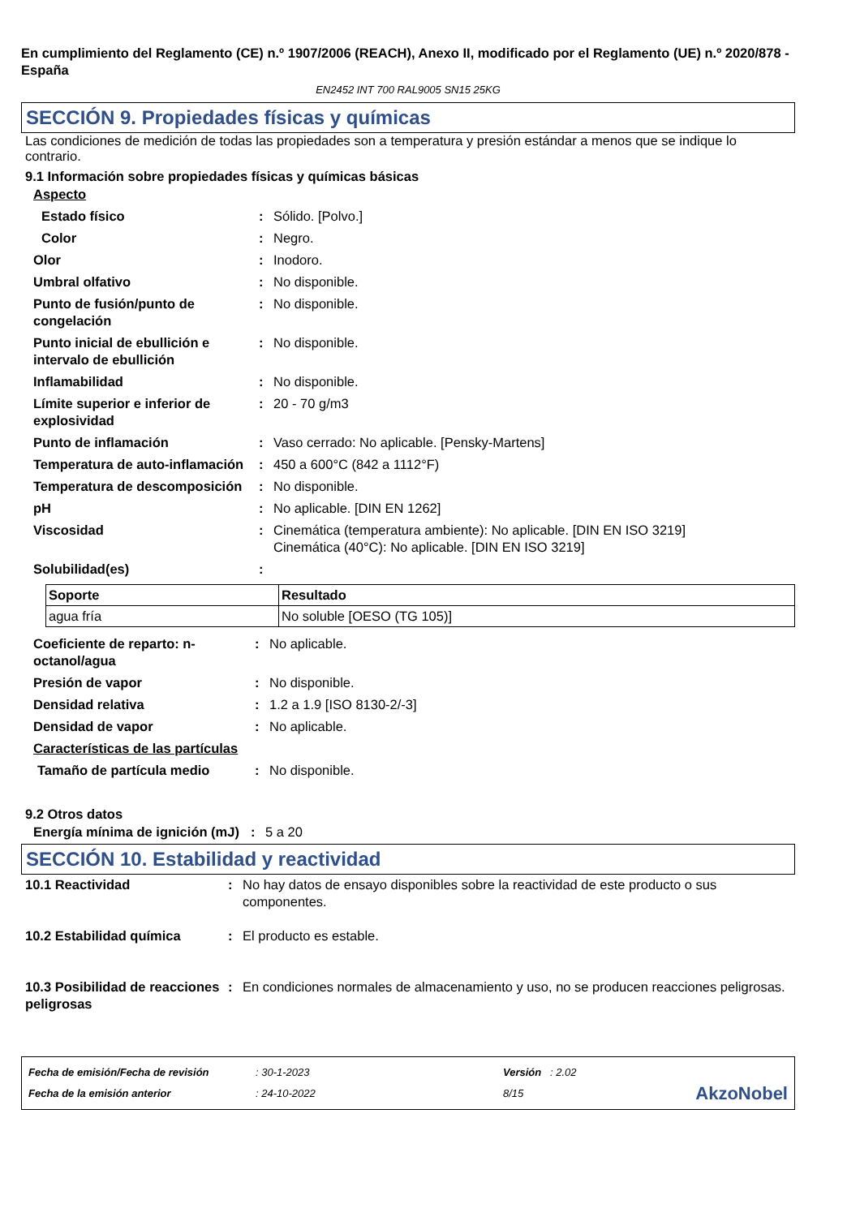En cumplimiento del Reglamento (CE) n.º 1907/2006 (REACH), Anexo II, modificado por el Reglamento (UE) n.º 2020/878 - España
EN2452 INT 700 RAL9005 SN15 25KG
SECCIÓN 9. Propiedades físicas y químicas
Las condiciones de medición de todas las propiedades son a temperatura y presión estándar a menos que se indique lo contrario.
9.1 Información sobre propiedades físicas y químicas básicas
| Aspecto | | |
| Estado físico | : | Sólido. [Polvo.] |
| Color | : | Negro. |
| Olor | : | Inodoro. |
| Umbral olfativo | : | No disponible. |
| Punto de fusión/punto de congelación | : | No disponible. |
| Punto inicial de ebullición e intervalo de ebullición | : | No disponible. |
| Inflamabilidad | : | No disponible. |
| Límite superior e inferior de explosividad | : | 20 - 70 g/m3 |
| Punto de inflamación | : | Vaso cerrado: No aplicable. [Pensky-Martens] |
| Temperatura de auto-inflamación | : | 450 a 600°C (842 a 1112°F) |
| Temperatura de descomposición | : | No disponible. |
| pH | : | No aplicable. [DIN EN 1262] |
| Viscosidad | : | Cinemática (temperatura ambiente): No aplicable. [DIN EN ISO 3219] Cinemática (40°C): No aplicable. [DIN EN ISO 3219] |
| Solubilidad(es) | : | |
| Soporte | Resultado |
| --- | --- |
| agua fría | No soluble [OESO (TG 105)] |
| Coeficiente de reparto: n-octanol/agua | : | No aplicable. |
| Presión de vapor | : | No disponible. |
| Densidad relativa | : | 1.2 a 1.9 [ISO 8130-2/-3] |
| Densidad de vapor | : | No aplicable. |
| Características de las partículas | | |
| Tamaño de partícula medio | : | No disponible. |
9.2 Otros datos
| Energía mínima de ignición (mJ) | : | 5 a 20 |
SECCIÓN 10. Estabilidad y reactividad
| 10.1 Reactividad | : | No hay datos de ensayo disponibles sobre la reactividad de este producto o sus componentes. |
| 10.2 Estabilidad química | : | El producto es estable. |
| 10.3 Posibilidad de reacciones peligrosas | : | En condiciones normales de almacenamiento y uso, no se producen reacciones peligrosas. |
Fecha de emisión/Fecha de revisión
Fecha de la emisión anterior
: 30-1-2023
: 24-10-2022
Versión : 2.02
8/15
AkzoNobel